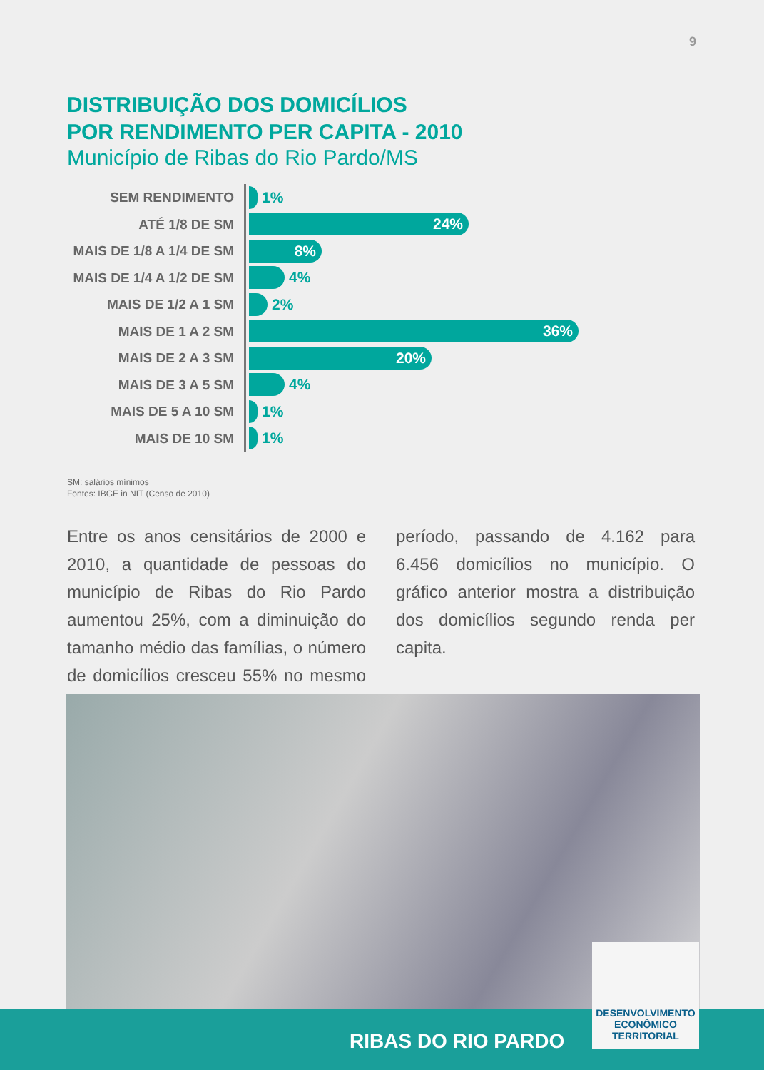9
DISTRIBUIÇÃO DOS DOMICÍLIOS
POR RENDIMENTO PER CAPITA - 2010
Município de Ribas do Rio Pardo/MS
SEM RENDIMENTO
1%
ATÉ 1/8 DE SM
24%
MAIS DE 1/8 A 1/4 DE SM
8%
MAIS DE 1/4 A 1/2 DE SM
4%
MAIS DE 1/2 A 1 SM
2%
MAIS DE 1 A 2 SM
36%
MAIS DE 2 A 3 SM
20%
MAIS DE 3 A 5 SM
4%
MAIS DE 5 A 10 SM
1%
MAIS DE 10 SM
1%
SM: salários mínimos
Fontes: IBGE in NIT (Censo de 2010)
Entre os anos censitários de 2000 e 2010, a quantidade de pessoas do município de Ribas do Rio Pardo aumentou 25%, com a diminuição do tamanho médio das famílias, o número de domicílios cresceu 55% no mesmo período, passando de 4.162 para 6.456 domicílios no município. O gráfico anterior mostra a distribuição dos domicílios segundo renda per capita.
RIBAS DO RIO PARDO
DESENVOLVIMENTO
ECONÔMICO
TERRITORIAL